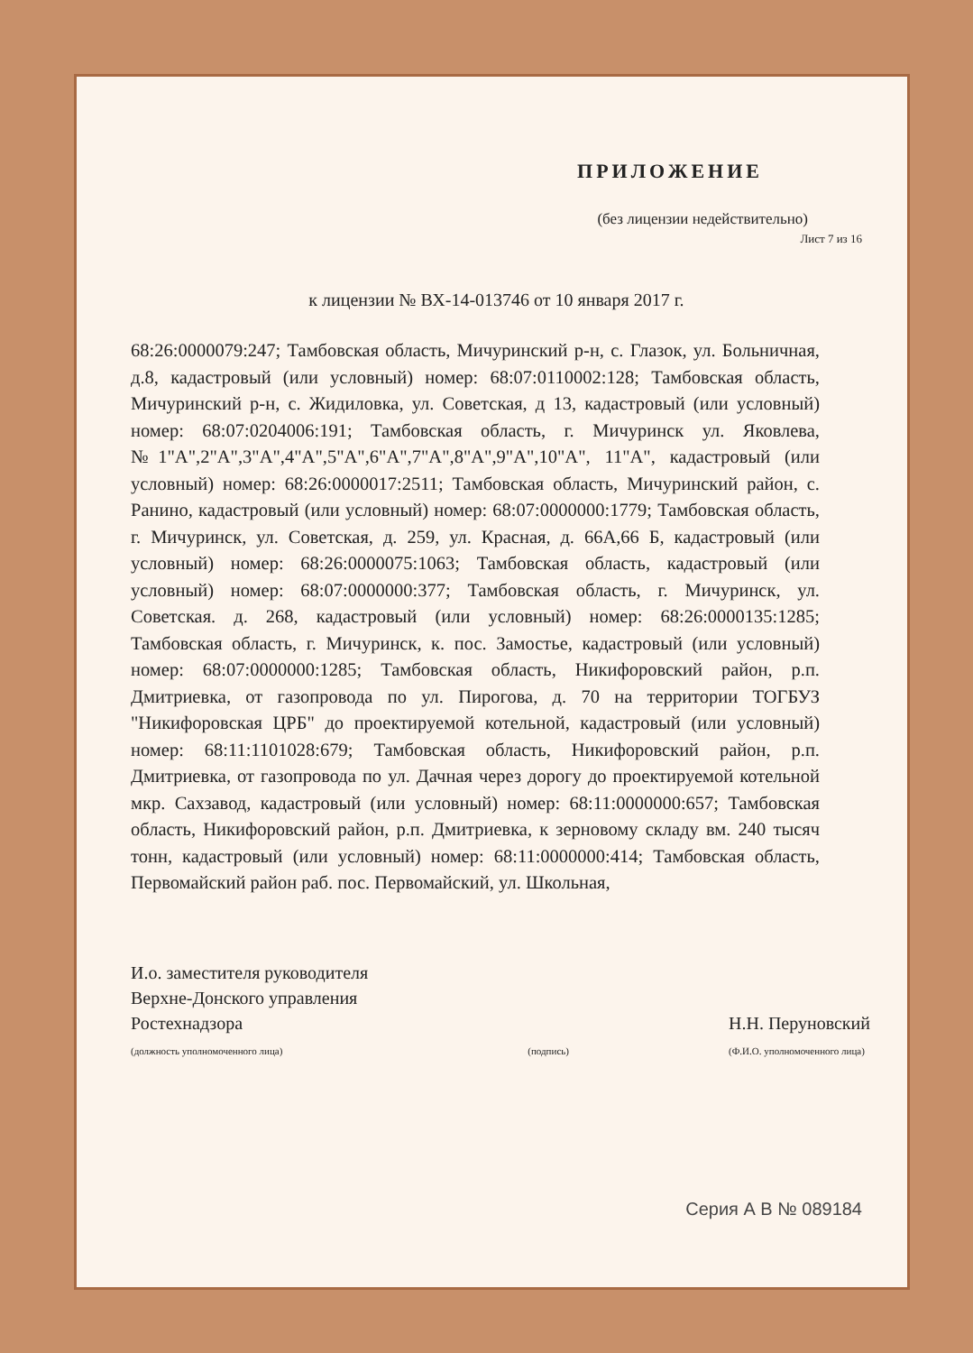ПРИЛОЖЕНИЕ
(без лицензии недействительно)
Лист 7 из 16
к лицензии № ВХ-14-013746 от 10 января 2017 г.
68:26:0000079:247; Тамбовская область, Мичуринский р-н, с. Глазок, ул. Больничная, д.8, кадастровый (или условный) номер: 68:07:0110002:128; Тамбовская область, Мичуринский р-н, с. Жидиловка, ул. Советская, д 13, кадастровый (или условный) номер: 68:07:0204006:191; Тамбовская область, г. Мичуринск ул. Яковлева, №1"А",2"А",3"А",4"А",5"А",6"А",7"А",8"А",9"А",10"А", 11"А", кадастровый (или условный) номер: 68:26:0000017:2511; Тамбовская область, Мичуринский район, с. Ранино, кадастровый (или условный) номер: 68:07:0000000:1779; Тамбовская область, г. Мичуринск, ул. Советская, д. 259, ул. Красная, д. 66А,66 Б, кадастровый (или условный) номер: 68:26:0000075:1063; Тамбовская область, кадастровый (или условный) номер: 68:07:0000000:377; Тамбовская область, г. Мичуринск, ул. Советская. д. 268, кадастровый (или условный) номер: 68:26:0000135:1285; Тамбовская область, г. Мичуринск, к. пос. Замостье, кадастровый (или условный) номер: 68:07:0000000:1285; Тамбовская область, Никифоровский район, р.п. Дмитриевка, от газопровода по ул. Пирогова, д. 70 на территории ТОГБУЗ "Никифоровская ЦРБ" до проектируемой котельной, кадастровый (или условный) номер: 68:11:1101028:679; Тамбовская область, Никифоровский район, р.п. Дмитриевка, от газопровода по ул. Дачная через дорогу до проектируемой котельной мкр. Сахзавод, кадастровый (или условный) номер: 68:11:0000000:657; Тамбовская область, Никифоровский район, р.п. Дмитриевка, к зерновому складу вм. 240 тысяч тонн, кадастровый (или условный) номер: 68:11:0000000:414; Тамбовская область, Первомайский район раб. пос. Первомайский, ул. Школьная,
И.о. заместителя руководителя
Верхне-Донского управления
Ростехнадзора
(должность уполномоченного лица)
(подпись)
Н.Н. Перуновский
(Ф.И.О. уполномоченного лица)
Серия А В № 089184